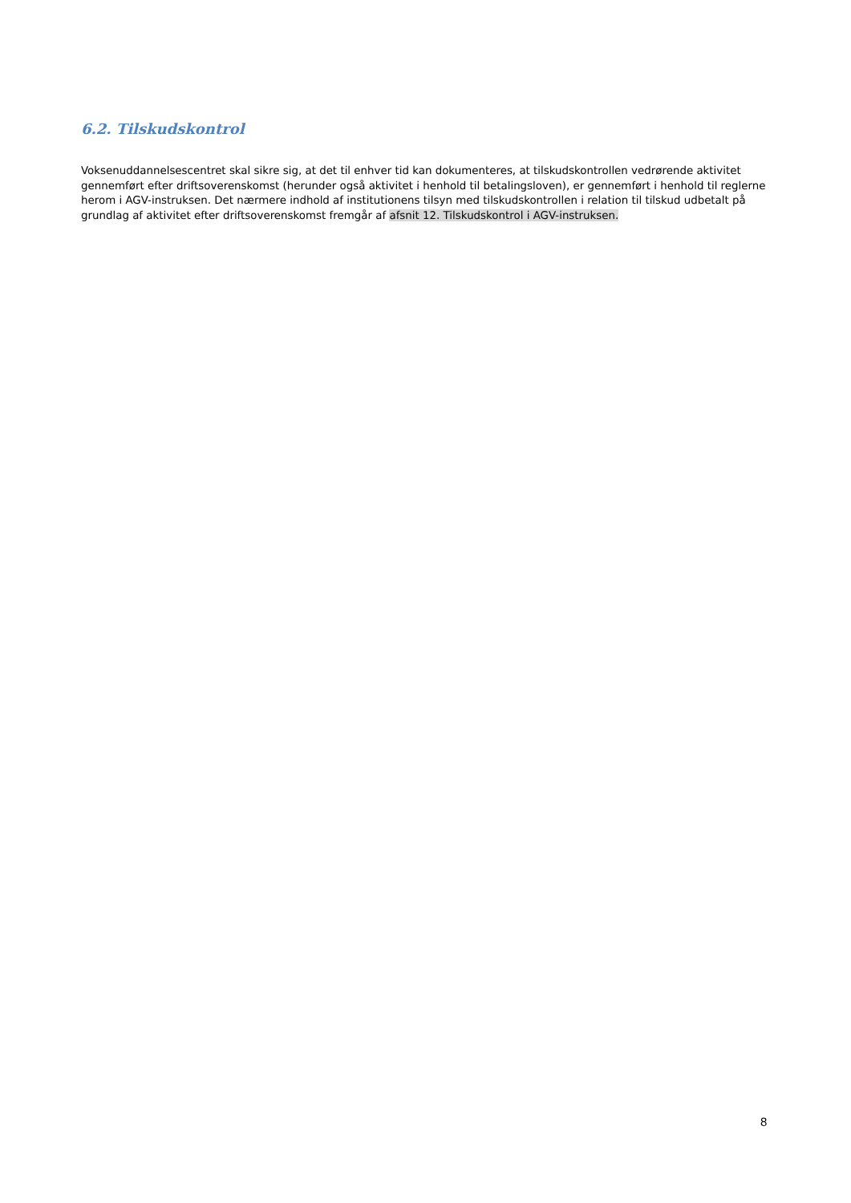6.2. Tilskudskontrol
Voksenuddannelsescentret skal sikre sig, at det til enhver tid kan dokumenteres, at tilskudskontrollen vedrørende aktivitet gennemført efter driftsoverenskomst (herunder også aktivitet i henhold til betalingsloven), er gennemført i henhold til reglerne herom i AGV-instruksen. Det nærmere indhold af institutionens tilsyn med tilskudskontrollen i relation til tilskud udbetalt på grundlag af aktivitet efter driftsoverenskomst fremgår af afsnit 12. Tilskudskontrol i AGV-instruksen.
8